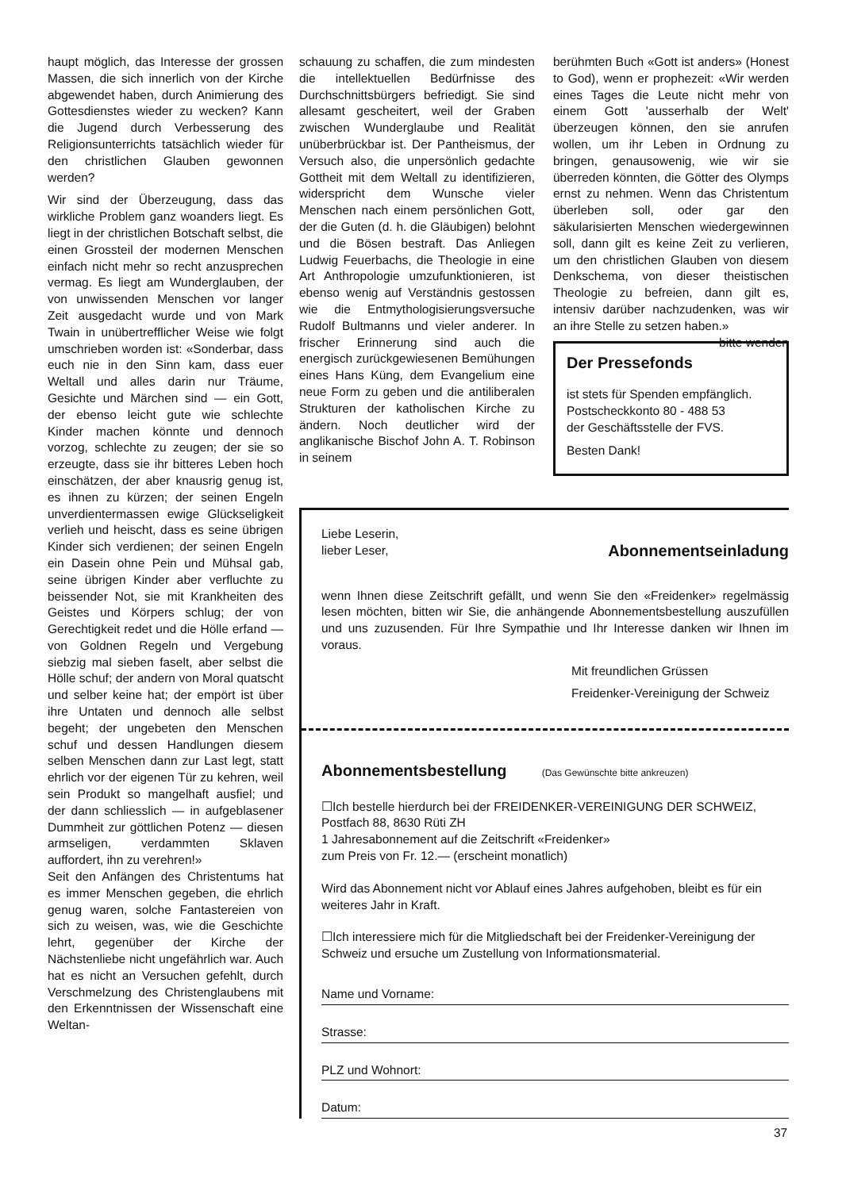haupt möglich, das Interesse der grossen Massen, die sich innerlich von der Kirche abgewendet haben, durch Animierung des Gottesdienstes wieder zu wecken? Kann die Jugend durch Verbesserung des Religionsunterrichts tatsächlich wieder für den christlichen Glauben gewonnen werden?
Wir sind der Überzeugung, dass das wirkliche Problem ganz woanders liegt. Es liegt in der christlichen Botschaft selbst, die einen Grossteil der modernen Menschen einfach nicht mehr so recht anzusprechen vermag. Es liegt am Wunderglauben, der von unwissenden Menschen vor langer Zeit ausgedacht wurde und von Mark Twain in unübertrefflicher Weise wie folgt umschrieben worden ist: «Sonderbar, dass euch nie in den Sinn kam, dass euer Weltall und alles darin nur Träume, Gesichte und Märchen sind — ein Gott, der ebenso leicht gute wie schlechte Kinder machen könnte und dennoch vorzog, schlechte zu zeugen; der sie so erzeugte, dass sie ihr bitteres Leben hoch einschätzen, der aber knausrig genug ist, es ihnen zu kürzen; der seinen Engeln unverdientermassen ewige Glückseligkeit verlieh und heischt, dass es seine übrigen Kinder sich verdienen; der seinen Engeln ein Dasein ohne Pein und Mühsal gab, seine übrigen Kinder aber verfluchte zu beissender Not, sie mit Krankheiten des Geistes und Körpers schlug; der von Gerechtigkeit redet und die Hölle erfand — von Goldnen Regeln und Vergebung siebzig mal sieben faselt, aber selbst die Hölle schuf; der andern von Moral quatscht und selber keine hat; der empört ist über ihre Untaten und dennoch alle selbst begeht; der ungebeten den Menschen schuf und dessen Handlungen diesem selben Menschen dann zur Last legt, statt ehrlich vor der eigenen Tür zu kehren, weil sein Produkt so mangelhaft ausfiel; und der dann schliesslich — in aufgeblasener Dummheit zur göttlichen Potenz — diesen armseligen, verdammten Sklaven auffordert, ihn zu verehren!»
Seit den Anfängen des Christentums hat es immer Menschen gegeben, die ehrlich genug waren, solche Fantastereien von sich zu weisen, was, wie die Geschichte lehrt, gegenüber der Kirche der Nächstenliebe nicht ungefährlich war. Auch hat es nicht an Versuchen gefehlt, durch Verschmelzung des Christenglaubens mit den Erkenntnissen der Wissenschaft eine Weltan-
schauung zu schaffen, die zum mindesten die intellektuellen Bedürfnisse des Durchschnittsbürgers befriedigt. Sie sind allesamt gescheitert, weil der Graben zwischen Wunderglaube und Realität unüberbrückbar ist. Der Pantheismus, der Versuch also, die unpersönlich gedachte Gottheit mit dem Weltall zu identifizieren, widerspricht dem Wunsche vieler Menschen nach einem persönlichen Gott, der die Guten (d. h. die Gläubigen) belohnt und die Bösen bestraft. Das Anliegen Ludwig Feuerbachs, die Theologie in eine Art Anthropologie umzufunktionieren, ist ebenso wenig auf Verständnis gestossen wie die Entmythologisierungsversuche Rudolf Bultmanns und vieler anderer. In frischer Erinnerung sind auch die energisch zurückgewiesenen Bemühungen eines Hans Küng, dem Evangelium eine neue Form zu geben und die antiliberalen Strukturen der katholischen Kirche zu ändern. Noch deutlicher wird der anglikanische Bischof John A. T. Robinson in seinem
berühmten Buch «Gott ist anders» (Honest to God), wenn er prophezeit: «Wir werden eines Tages die Leute nicht mehr von einem Gott 'ausserhalb der Welt' überzeugen können, den sie anrufen wollen, um ihr Leben in Ordnung zu bringen, genausowenig, wie wir sie überreden könnten, die Götter des Olymps ernst zu nehmen. Wenn das Christentum überleben soll, oder gar den säkularisierten Menschen wiedergewinnen soll, dann gilt es keine Zeit zu verlieren, um den christlichen Glauben von diesem Denkschema, von dieser theistischen Theologie zu befreien, dann gilt es, intensiv darüber nachzudenken, was wir an ihre Stelle zu setzen haben.» bitte wenden
Der Pressefonds
ist stets für Spenden empfänglich.
Postscheckkonto 80 - 488 53
der Geschäftsstelle der FVS.
Besten Dank!
Liebe Leserin,
lieber Leser,
Abonnementseinladung
wenn Ihnen diese Zeitschrift gefällt, und wenn Sie den «Freidenker» regelmässig lesen möchten, bitten wir Sie, die anhängende Abonnementsbestellung auszufüllen und uns zuzusenden. Für Ihre Sympathie und Ihr Interesse danken wir Ihnen im voraus.
Mit freundlichen Grüssen
Freidenker-Vereinigung der Schweiz
Abonnementsbestellung
(Das Gewünschte bitte ankreuzen)
☐Ich bestelle hierdurch bei der FREIDENKER-VEREINIGUNG DER SCHWEIZ, Postfach 88, 8630 Rüti ZH
1 Jahresabonnement auf die Zeitschrift «Freidenker»
zum Preis von Fr. 12.— (erscheint monatlich)
Wird das Abonnement nicht vor Ablauf eines Jahres aufgehoben, bleibt es für ein weiteres Jahr in Kraft.
☐Ich interessiere mich für die Mitgliedschaft bei der Freidenker-Vereinigung der Schweiz und ersuche um Zustellung von Informationsmaterial.
Name und Vorname:
Strasse:
PLZ und Wohnort:
Datum:
37